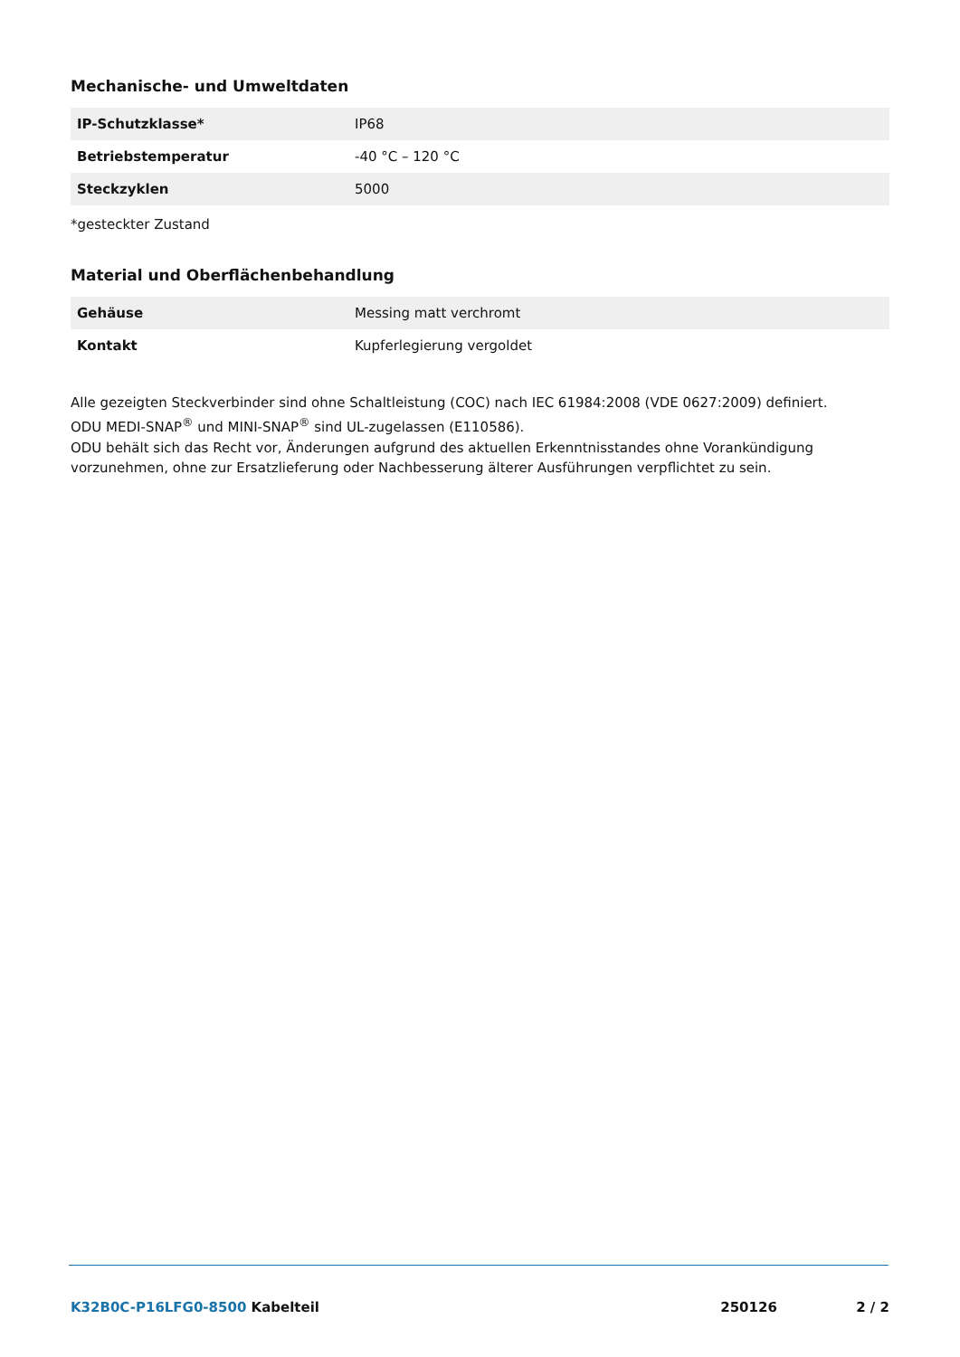Mechanische- und Umweltdaten
| IP-Schutzklasse* | IP68 |
| Betriebstemperatur | -40 °C – 120 °C |
| Steckzyklen | 5000 |
*gesteckter Zustand
Material und Oberflächenbehandlung
| Gehäuse | Messing matt verchromt |
| Kontakt | Kupferlegierung vergoldet |
Alle gezeigten Steckverbinder sind ohne Schaltleistung (COC) nach IEC 61984:2008 (VDE 0627:2009) definiert.
ODU MEDI-SNAP<sup>®</sup> und MINI-SNAP<sup>®</sup> sind UL-zugelassen (E110586).
ODU behält sich das Recht vor, Änderungen aufgrund des aktuellen Erkenntnisstandes ohne Vorankündigung vorzunehmen, ohne zur Ersatzlieferung oder Nachbesserung älterer Ausführungen verpflichtet zu sein.
K32B0C-P16LFG0-8500 Kabelteil 250126 2 / 2